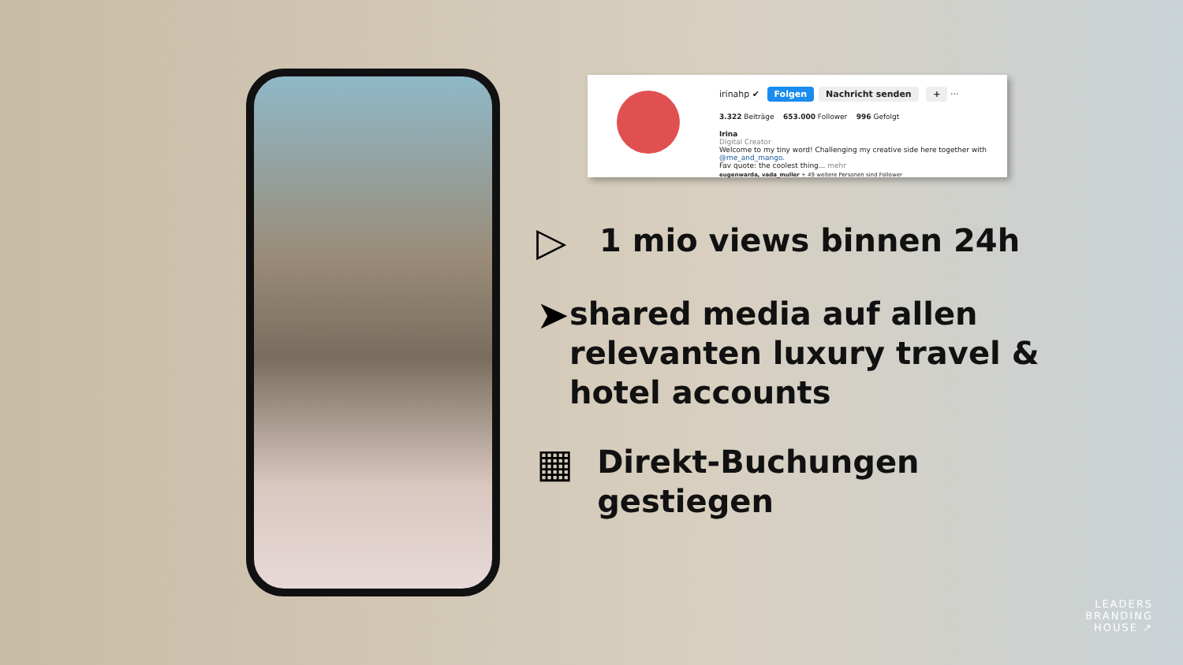irinahp ✔ Folgen Nachricht senden + ···
3.322 Beiträge 653.000 Follower 996 Gefolgt
Irina
Digital Creator
Welcome to my tiny word! Challenging my creative side here together with @me_and_mango.
Fav quote: the coolest thing... mehr
eugenwarda, vada_muller + 49 weitere Personen sind Follower
▷
1 mio views binnen 24h
➤
shared media auf allen relevanten luxury travel & hotel accounts
▦
Direkt-Buchungen gestiegen
LEADERS
BRANDING
HOUSE ↗